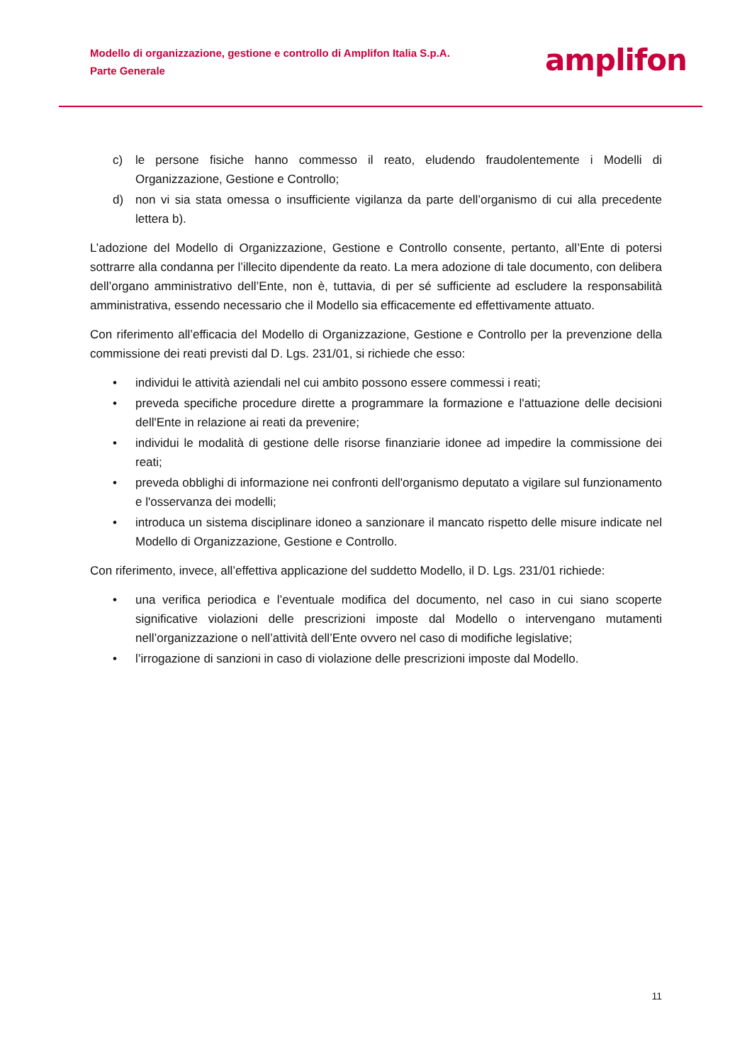Modello di organizzazione, gestione e controllo di Amplifon Italia S.p.A.
Parte Generale
amplifon
c) le persone fisiche hanno commesso il reato, eludendo fraudolentemente i Modelli di Organizzazione, Gestione e Controllo;
d) non vi sia stata omessa o insufficiente vigilanza da parte dell’organismo di cui alla precedente lettera b).
L’adozione del Modello di Organizzazione, Gestione e Controllo consente, pertanto, all’Ente di potersi sottrarre alla condanna per l’illecito dipendente da reato. La mera adozione di tale documento, con delibera dell’organo amministrativo dell’Ente, non è, tuttavia, di per sé sufficiente ad escludere la responsabilità amministrativa, essendo necessario che il Modello sia efficacemente ed effettivamente attuato.
Con riferimento all’efficacia del Modello di Organizzazione, Gestione e Controllo per la prevenzione della commissione dei reati previsti dal D. Lgs. 231/01, si richiede che esso:
• individui le attività aziendali nel cui ambito possono essere commessi i reati;
• preveda specifiche procedure dirette a programmare la formazione e l'attuazione delle decisioni dell'Ente in relazione ai reati da prevenire;
• individui le modalità di gestione delle risorse finanziarie idonee ad impedire la commissione dei reati;
• preveda obblighi di informazione nei confronti dell'organismo deputato a vigilare sul funzionamento e l'osservanza dei modelli;
• introduca un sistema disciplinare idoneo a sanzionare il mancato rispetto delle misure indicate nel Modello di Organizzazione, Gestione e Controllo.
Con riferimento, invece, all’effettiva applicazione del suddetto Modello, il D. Lgs. 231/01 richiede:
• una verifica periodica e l’eventuale modifica del documento, nel caso in cui siano scoperte significative violazioni delle prescrizioni imposte dal Modello o intervengano mutamenti nell’organizzazione o nell’attività dell’Ente ovvero nel caso di modifiche legislative;
• l’irrogazione di sanzioni in caso di violazione delle prescrizioni imposte dal Modello.
11